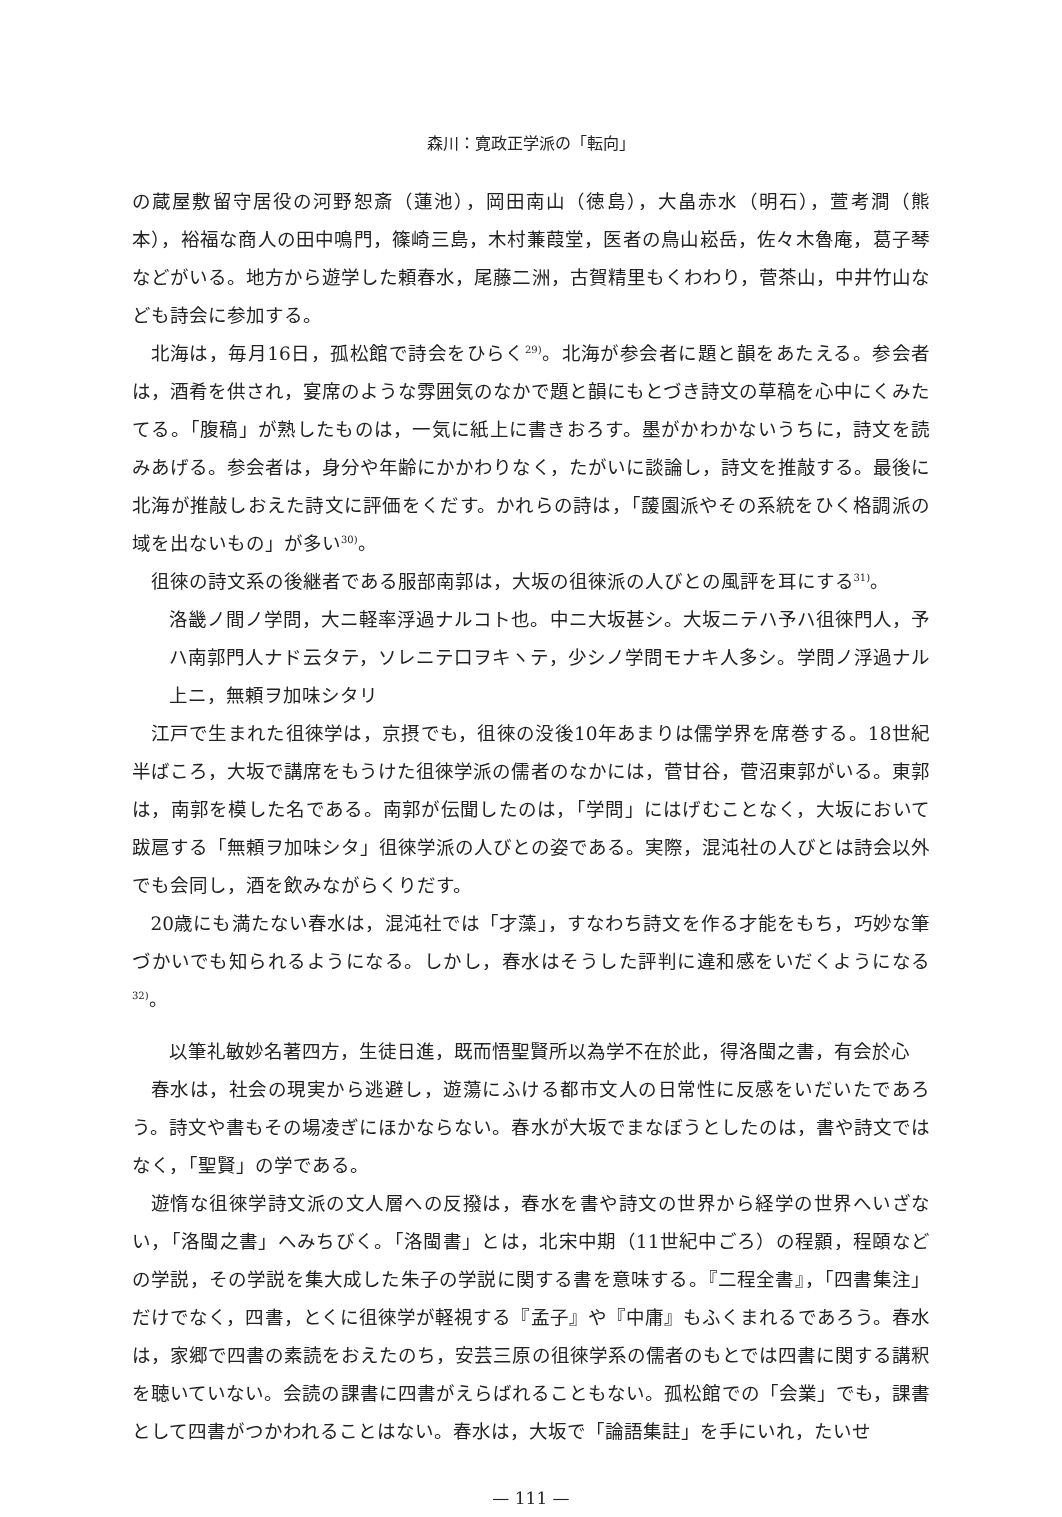森川：寛政正学派の「転向」
の蔵屋敷留守居役の河野恕斎（蓮池），岡田南山（徳島），大畠赤水（明石），萱考澗（熊本），裕福な商人の田中鳴門，篠崎三島，木村蒹葭堂，医者の鳥山崧岳，佐々木魯庵，葛子琴などがいる。地方から遊学した頼春水，尾藤二洲，古賀精里もくわわり，菅茶山，中井竹山なども詩会に参加する。
北海は，毎月16日，孤松館で詩会をひらく<sup>29)</sup>。北海が参会者に題と韻をあたえる。参会者は，酒肴を供され，宴席のような雰囲気のなかで題と韻にもとづき詩文の草稿を心中にくみたてる。「腹稿」が熟したものは，一気に紙上に書きおろす。墨がかわかないうちに，詩文を読みあげる。参会者は，身分や年齢にかかわりなく，たがいに談論し，詩文を推敲する。最後に北海が推敲しおえた詩文に評価をくだす。かれらの詩は，「蘐園派やその系統をひく格調派の域を出ないもの」が多い<sup>30)</sup>。
徂徠の詩文系の後継者である服部南郭は，大坂の徂徠派の人びとの風評を耳にする<sup>31)</sup>。
洛畿ノ間ノ学問，大ニ軽率浮過ナルコト也。中ニ大坂甚シ。大坂ニテハ予ハ徂徠門人，予ハ南郭門人ナド云タテ，ソレニテ口ヲキヽテ，少シノ学問モナキ人多シ。学問ノ浮過ナル上ニ，無頼ヲ加味シタリ
江戸で生まれた徂徠学は，京摂でも，徂徠の没後10年あまりは儒学界を席巻する。18世紀半ばころ，大坂で講席をもうけた徂徠学派の儒者のなかには，菅甘谷，菅沼東郭がいる。東郭は，南郭を模した名である。南郭が伝聞したのは，「学問」にはげむことなく，大坂において跋扈する「無頼ヲ加味シタ」徂徠学派の人びとの姿である。実際，混沌社の人びとは詩会以外でも会同し，酒を飲みながらくりだす。
20歳にも満たない春水は，混沌社では「才藻」，すなわち詩文を作る才能をもち，巧妙な筆づかいでも知られるようになる。しかし，春水はそうした評判に違和感をいだくようになる<sup>32)</sup>。
以筆礼敏妙名著四方，生徒日進，既而悟聖賢所以為学不在於此，得洛閩之書，有会於心
春水は，社会の現実から逃避し，遊蕩にふける都市文人の日常性に反感をいだいたであろう。詩文や書もその場凌ぎにほかならない。春水が大坂でまなぼうとしたのは，書や詩文ではなく，「聖賢」の学である。
遊惰な徂徠学詩文派の文人層への反撥は，春水を書や詩文の世界から経学の世界へいざない，「洛閩之書」へみちびく。「洛閩書」とは，北宋中期（11世紀中ごろ）の程顥，程頤などの学説，その学説を集大成した朱子の学説に関する書を意味する。『二程全書』，「四書集注」だけでなく，四書，とくに徂徠学が軽視する『孟子』や『中庸』もふくまれるであろう。春水は，家郷で四書の素読をおえたのち，安芸三原の徂徠学系の儒者のもとでは四書に関する講釈を聴いていない。会読の課書に四書がえらばれることもない。孤松館での「会業」でも，課書として四書がつかわれることはない。春水は，大坂で「論語集註」を手にいれ，たいせ
— 111 —